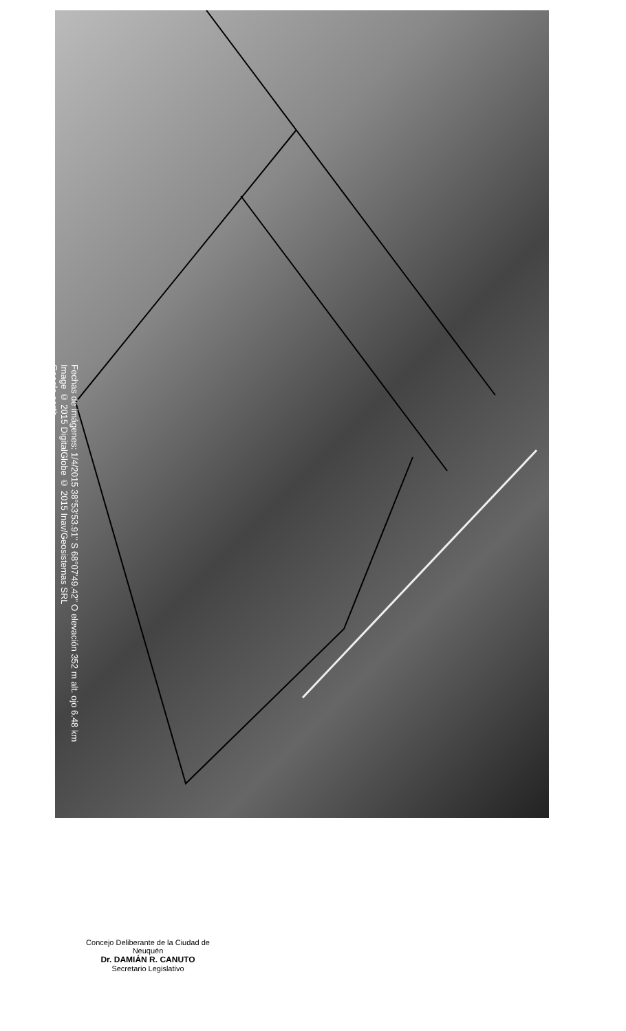Fechas de imágenes: 1/4/2015 38°53'53.91" S 68°07'49.42" O elevación 352 m alt. ojo 6.48 km
Image © 2015 DigitalGlobe © 2015 Inav/Geosistemas SRL
Google earth
Concejo Deliberante de la Ciudad de Neuquén
Dr. DAMIÁN R. CANUTO
Secretario Legislativo